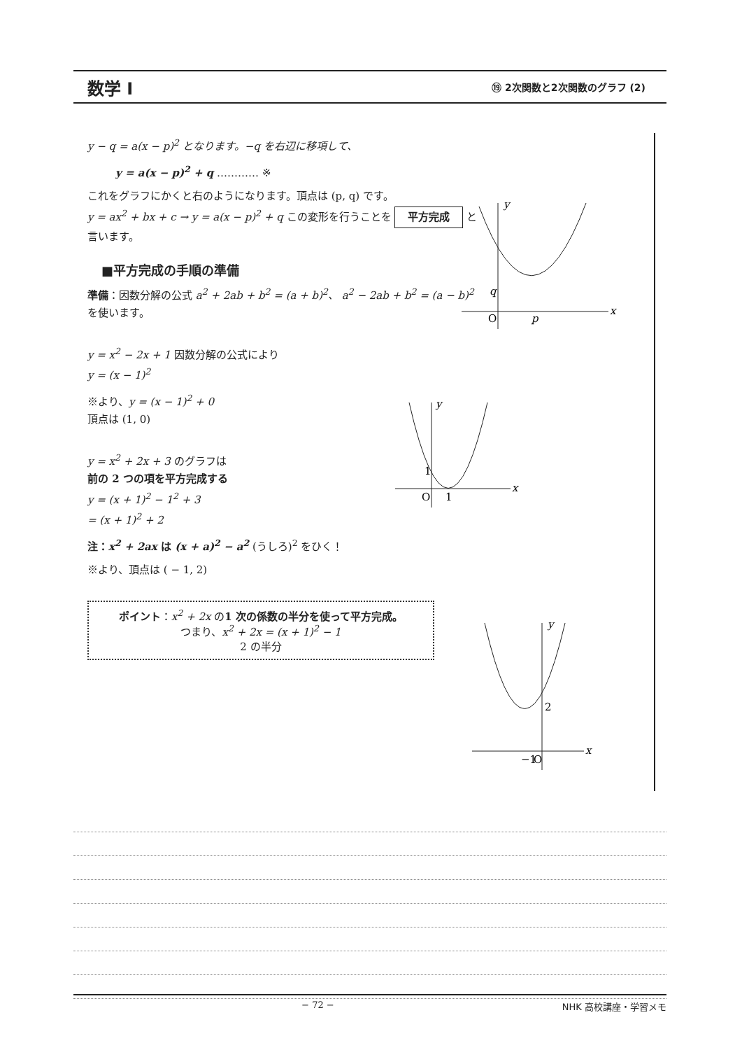数学 I
⑲ 2次関数と2次関数のグラフ (2)
y − q = a(x − p)<sup>2</sup> となります。−q を右辺に移項して、
y = a(x − p)<sup>2</sup> + q ………… ※
これをグラフにかくと右のようになります。頂点は (p, q) です。
y = ax<sup>2</sup> + bx + c → y = a(x − p)<sup>2</sup> + q この変形を行うことを 平方完成 と言います。
■平方完成の手順の準備
準備：因数分解の公式 a<sup>2</sup> + 2ab + b<sup>2</sup> = (a + b)<sup>2</sup>、 a<sup>2</sup> − 2ab + b<sup>2</sup> = (a − b)<sup>2</sup> を使います。
y = x<sup>2</sup> − 2x + 1 因数分解の公式により
y = (x − 1)<sup>2</sup>
※より、y = (x − 1)<sup>2</sup> + 0
頂点は (1, 0)
y = x<sup>2</sup> + 2x + 3 のグラフは
前の 2 つの項を平方完成する
y = (x + 1)<sup>2</sup> − 1<sup>2</sup> + 3
= (x + 1)<sup>2</sup> + 2
注：x<sup>2</sup> + 2ax は (x + a)<sup>2</sup> − a<sup>2</sup> (うしろ)<sup>2</sup> をひく！
※より、頂点は ( − 1, 2)
ポイント：x<sup>2</sup> + 2x の1 次の係数の半分を使って平方完成。
つまり、x<sup>2</sup> + 2x = (x + 1)<sup>2</sup> − 1
2 の半分
y
x
O
p
q
y
x
O
1
1
y
x
−1
O
2
− 72 − NHK 高校講座・学習メモ